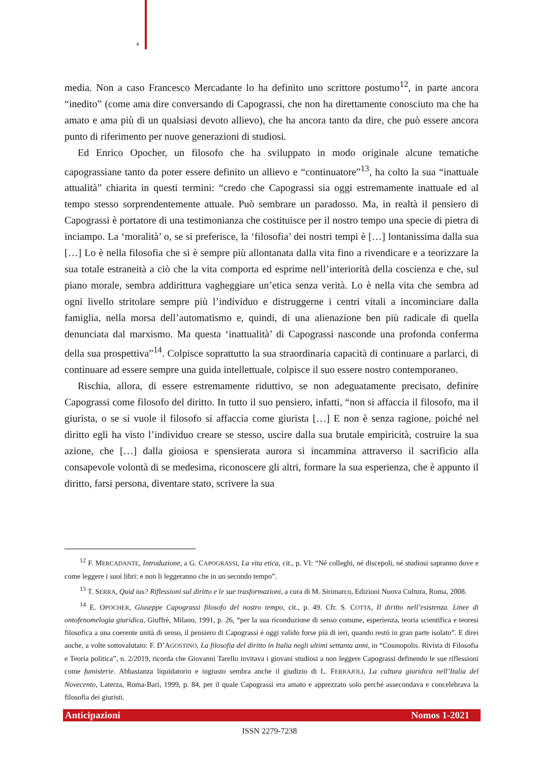4
media. Non a caso Francesco Mercadante lo ha definito uno scrittore postumo<sup>12</sup>, in parte ancora “inedito” (come ama dire conversando di Capograssi, che non ha direttamente conosciuto ma che ha amato e ama più di un qualsiasi devoto allievo), che ha ancora tanto da dire, che può essere ancora punto di riferimento per nuove generazioni di studiosi.
Ed Enrico Opocher, un filosofo che ha sviluppato in modo originale alcune tematiche capograssiane tanto da poter essere definito un allievo e “continuatore”<sup>13</sup>, ha colto la sua “inattuale attualità” chiarita in questi termini: “credo che Capograssi sia oggi estremamente inattuale ed al tempo stesso sorprendentemente attuale. Può sembrare un paradosso. Ma, in realtà il pensiero di Capograssi è portatore di una testimonianza che costituisce per il nostro tempo una specie di pietra di inciampo. La ‘moralità’ o, se si preferisce, la ‘filosofia’ dei nostri tempi è […] lontanissima dalla sua […] Lo è nella filosofia che si è sempre più allontanata dalla vita fino a rivendicare e a teorizzare la sua totale estraneità a ciò che la vita comporta ed esprime nell’interiorità della coscienza e che, sul piano morale, sembra addirittura vagheggiare un’etica senza verità. Lo è nella vita che sembra ad ogni livello stritolare sempre più l’individuo e distruggerne i centri vitali a incominciare dalla famiglia, nella morsa dell’automatismo e, quindi, di una alienazione ben più radicale di quella denunciata dal marxismo. Ma questa ‘inattualità’ di Capograssi nasconde una profonda conferma della sua prospettiva”<sup>14</sup>. Colpisce soprattutto la sua straordinaria capacità di continuare a parlarci, di continuare ad essere sempre una guida intellettuale, colpisce il suo essere nostro contemporaneo.
Rischia, allora, di essere estremamente riduttivo, se non adeguatamente precisato, definire Capograssi come filosofo del diritto. In tutto il suo pensiero, infatti, “non si affaccia il filosofo, ma il giurista, o se si vuole il filosofo si affaccia come giurista […] E non è senza ragione, poiché nel diritto egli ha visto l’individuo creare se stesso, uscire dalla sua brutale empiricità, costruire la sua azione, che […] dalla gioiosa e spensierata aurora si incammina attraverso il sacrificio alla consapevole volontà di se medesima, riconoscere gli altri, formare la sua esperienza, che è appunto il diritto, farsi persona, diventare stato, scrivere la sua
<sup>12</sup> F. MERCADANTE, Introduzione, a G. CAPOGRASSI, La vita etica, cit., p. VI: “Né colleghi, né discepoli, né studiosi sapranno dove e come leggere i suoi libri: e non li leggeranno che in un secondo tempo”.
<sup>13</sup> T. SERRA, Quid ius? Riflessioni sul diritto e le sue trasformazioni, a cura di M. Sirimarco, Edizioni Nuova Cultura, Roma, 2008.
<sup>14</sup> E. OPOCHER, Giuseppe Capograssi filosofo del nostro tempo, cit., p. 49. Cfr. S. COTTA, Il diritto nell’esistenza. Linee di ontofenomelogia giuridica, Giuffrè, Milano, 1991, p. 26, “per la sua riconduzione di senso comune, esperienza, teoria scientifica e teoresi filosofica a una coerente unità di senso, il pensiero di Capograssi è oggi valido forse più di ieri, quando restò in gran parte isolato”. E direi anche, a volte sottovalutato: F. D’AGOSTINO, La filosofia del diritto in Italia negli ultimi settanta anni, in “Cosmopolis. Rivista di Filosofia e Teoria politica”, n. 2/2019, ricorda che Giovanni Tarello invitava i giovani studiosi a non leggere Capograssi definendo le sue riflessioni come fumisterie. Abbastanza liquidatorio e ingiusto sembra anche il giudizio di L. FERRAJOLI, La cultura giuridica nell’Italia del Novecento, Laterza, Roma-Bari, 1999, p. 84, per il quale Capograssi era amato e apprezzato solo perché assecondava e concelebrava la filosofia dei giuristi.
Anticipazioni Nomos 1-2021
ISSN 2279-7238